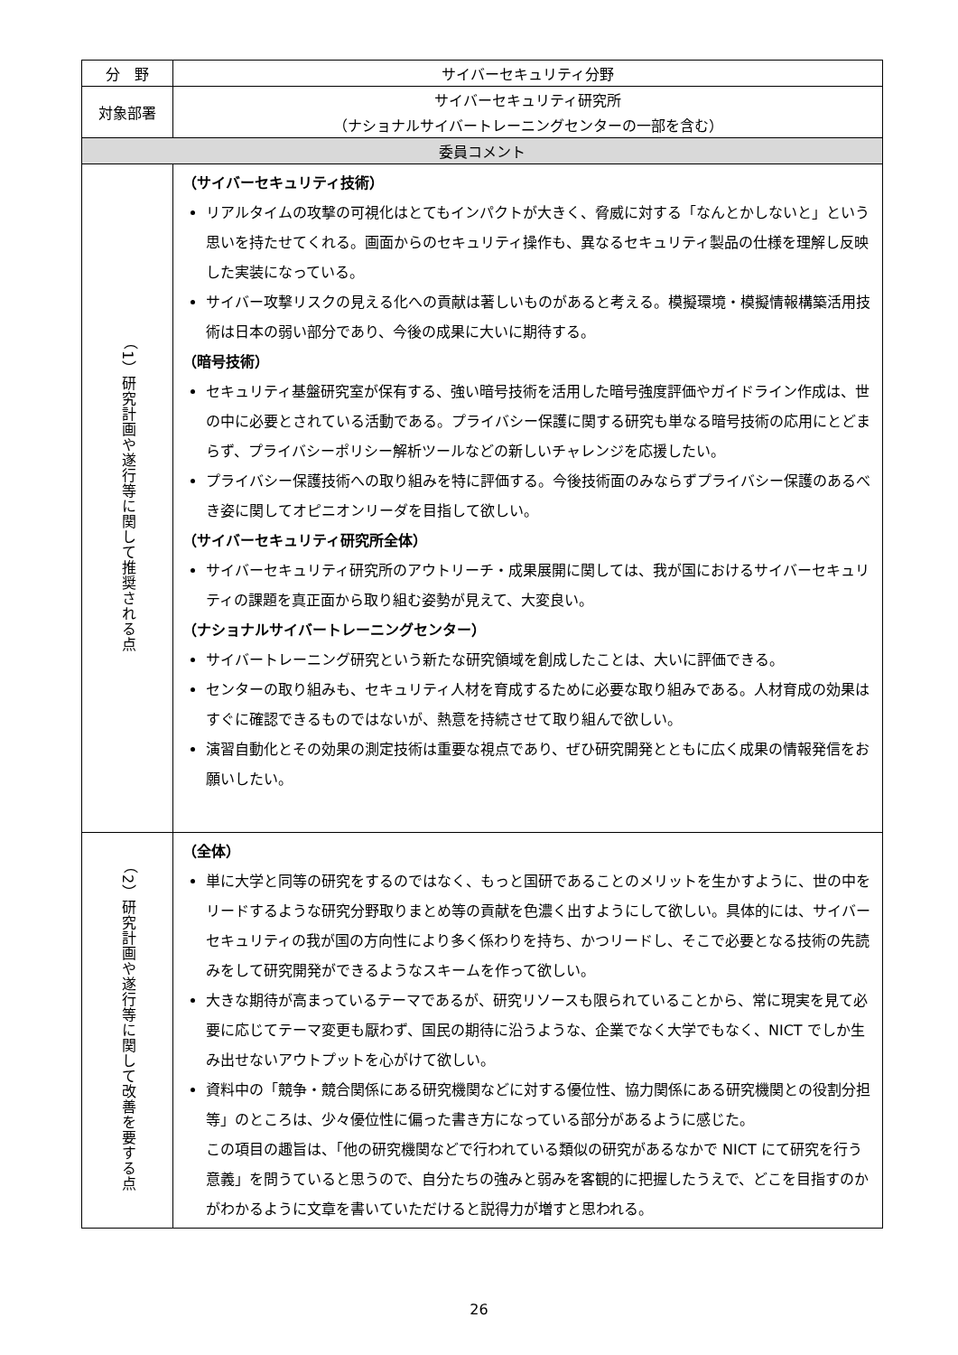| 分 野 | サイバーセキュリティ分野 |
| 対象部署 | サイバーセキュリティ研究所 （ナショナルサイバートレーニングセンターの一部を含む） |
| 委員コメント | |
| （1）研究計画や遂行等に関して推奨される点 | （サイバーセキュリティ技術） リアルタイムの攻撃の可視化はとてもインパクトが大きく、脅威に対する「なんとかしないと」という思いを持たせてくれる。画面からのセキュリティ操作も、異なるセキュリティ製品の仕様を理解し反映した実装になっている。 サイバー攻撃リスクの見える化への貢献は著しいものがあると考える。模擬環境・模擬情報構築活用技術は日本の弱い部分であり、今後の成果に大いに期待する。 （暗号技術） セキュリティ基盤研究室が保有する、強い暗号技術を活用した暗号強度評価やガイドライン作成は、世の中に必要とされている活動である。プライバシー保護に関する研究も単なる暗号技術の応用にとどまらず、プライバシーポリシー解析ツールなどの新しいチャレンジを応援したい。 プライバシー保護技術への取り組みを特に評価する。今後技術面のみならずプライバシー保護のあるべき姿に関してオピニオンリーダを目指して欲しい。 （サイバーセキュリティ研究所全体） サイバーセキュリティ研究所のアウトリーチ・成果展開に関しては、我が国におけるサイバーセキュリティの課題を真正面から取り組む姿勢が見えて、大変良い。 （ナショナルサイバートレーニングセンター） サイバートレーニング研究という新たな研究領域を創成したことは、大いに評価できる。 センターの取り組みも、セキュリティ人材を育成するために必要な取り組みである。人材育成の効果はすぐに確認できるものではないが、熱意を持続させて取り組んで欲しい。 演習自動化とその効果の測定技術は重要な視点であり、ぜひ研究開発とともに広く成果の情報発信をお願いしたい。 |
| （2）研究計画や遂行等に関して改善を要する点 | （全体） 単に大学と同等の研究をするのではなく、もっと国研であることのメリットを生かすように、世の中をリードするような研究分野取りまとめ等の貢献を色濃く出すようにして欲しい。具体的には、サイバーセキュリティの我が国の方向性により多く係わりを持ち、かつリードし、そこで必要となる技術の先読みをして研究開発ができるようなスキームを作って欲しい。 大きな期待が高まっているテーマであるが、研究リソースも限られていることから、常に現実を見て必要に応じてテーマ変更も厭わず、国民の期待に沿うような、企業でなく大学でもなく、NICT でしか生み出せないアウトプットを心がけて欲しい。 資料中の「競争・競合関係にある研究機関などに対する優位性、協力関係にある研究機関との役割分担 等」のところは、少々優位性に偏った書き方になっている部分があるように感じた。 この項目の趣旨は、「他の研究機関などで行われている類似の研究があるなかで NICT にて研究を行う意義」を問うていると思うので、自分たちの強みと弱みを客観的に把握したうえで、どこを目指すのかがわかるように文章を書いていただけると説得力が増すと思われる。 |
26